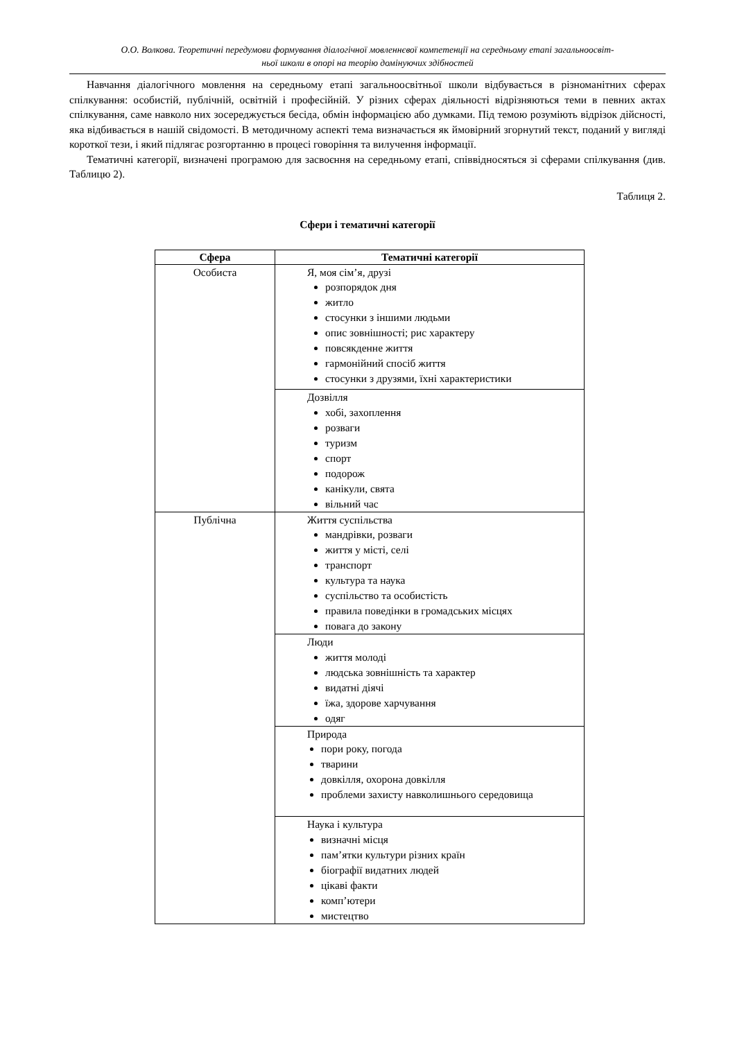О.О. Волкова. Теоретичні передумови формування діалогічної мовленнєвої компетенції на середньому етапі загальноосвіт-
ньої школи в опорі на теорію домінуючих здібностей
Навчання діалогічного мовлення на середньому етапі загальноосвітньої школи відбувається в різноманітних сферах спілкування: особистій, публічній, освітній і професійній. У різних сферах діяльності відрізняються теми в певних актах спілкування, саме навколо них зосереджується бесіда, обмін інформацією або думками. Під темою розуміють відрізок дійсності, яка відбивається в нашій свідомості. В методичному аспекті тема визначається як ймовірний згорнутий текст, поданий у вигляді короткої тези, і який підлягає розгортанню в процесі говоріння та вилучення інформації.
Тематичні категорії, визначені програмою для засвоєння на середньому етапі, співвідносяться зі сферами спілкування (див. Таблицю 2).
Таблиця 2.
Сфери і тематичні категорії
| Сфера | Тематичні категорії |
| --- | --- |
| Особиста | Я, моя сім’я, друзі розпорядок дня житло стосунки з іншими людьми опис зовнішності; рис характеру повсякденне життя гармонійний спосіб життя стосунки з друзями, їхні характеристики |
| | Дозвілля хобі, захоплення розваги туризм спорт подорож канікули, свята вільний час |
| Публічна | Життя суспільства мандрівки, розваги життя у місті, селі транспорт культура та наука суспільство та особистість правила поведінки в громадських місцях повага до закону |
| | Люди життя молоді людська зовнішність та характер видатні діячі їжа, здорове харчування одяг |
| | Природа пори року, погода тварини довкілля, охорона довкілля проблеми захисту навколишнього середовища |
| | Наука і культура визначні місця пам’ятки культури різних країн біографії видатних людей цікаві факти комп’ютери мистецтво |